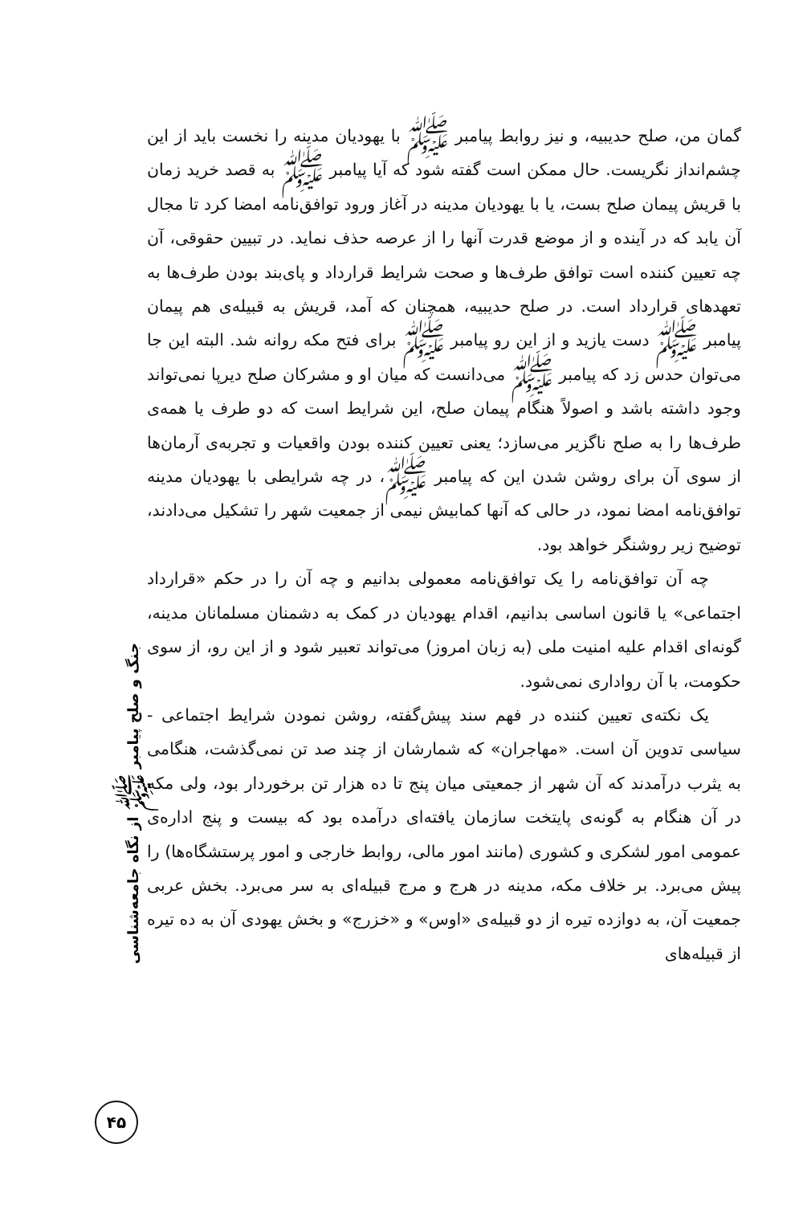گمان من، صلح حدیبیه، و نیز روابط پیامبر ﷺ با یهودیان مدینه را نخست باید از این چشم‌انداز نگریست. حال ممکن است گفته شود که آیا پیامبر ﷺ به قصد خرید زمان با قریش پیمان صلح بست، یا با یهودیان مدینه در آغاز ورود توافق‌نامه امضا کرد تا مجال آن یابد که در آینده و از موضع قدرت آنها را از عرصه حذف نماید. در تبیین حقوقی، آن چه تعیین کننده است توافق طرف‌ها و صحت شرایط قرارداد و پای‌بند بودن طرف‌ها به تعهدهای قرارداد است. در صلح حدیبیه، همچنان که آمد، قریش به قبیله‌ی هم پیمان پیامبر ﷺ دست یازید و از این رو پیامبر ﷺ برای فتح مکه روانه شد. البته این جا می‌توان حدس زد که پیامبر ﷺ می‌دانست که میان او و مشرکان صلح دیرپا نمی‌تواند وجود داشته باشد و اصولاً هنگام پیمان صلح، این شرایط است که دو طرف یا همه‌ی طرف‌ها را به صلح ناگزیر می‌سازد؛ یعنی تعیین کننده بودن واقعیات و تجربه‌ی آرمان‌ها از سوی آن برای روشن شدن این که پیامبر ﷺ، در چه شرایطی با یهودیان مدینه توافق‌نامه امضا نمود، در حالی که آنها کمابیش نیمی از جمعیت شهر را تشکیل می‌دادند، توضیح زیر روشنگر خواهد بود.
چه آن توافق‌نامه را یک توافق‌نامه معمولی بدانیم و چه آن را در حکم «قرارداد اجتماعی» یا قانون اساسی بدانیم، اقدام یهودیان در کمک به دشمنان مسلمانان مدینه، گونه‌ای اقدام علیه امنیت ملی (به زبان امروز) می‌تواند تعبیر شود و از این رو، از سوی حکومت، با آن رواداری نمی‌شود.
یک نکته‌ی تعیین کننده در فهم سند پیش‌گفته، روشن نمودن شرایط اجتماعی - سیاسی تدوین آن است. «مهاجران» که شمارشان از چند صد تن نمی‌گذشت، هنگامی به یثرب درآمدند که آن شهر از جمعیتی میان پنج تا ده هزار تن برخوردار بود، ولی مکه در آن هنگام به گونه‌ی پایتخت سازمان یافته‌ای درآمده بود که بیست و پنج اداره‌ی عمومی امور لشکری و کشوری (مانند امور مالی، روابط خارجی و امور پرستشگاه‌ها) را پیش می‌برد. بر خلاف مکه، مدینه در هرج و مرج قبیله‌ای به سر می‌برد. بخش عربی جمعیت آن، به دوازده تیره از دو قبیله‌ی «اوس» و «خزرج» و بخش یهودی آن به ده تیره از قبیله‌های
جنگ و صلح پیامبر ﷺ از نگاه جامعه‌شناسی
۴۵